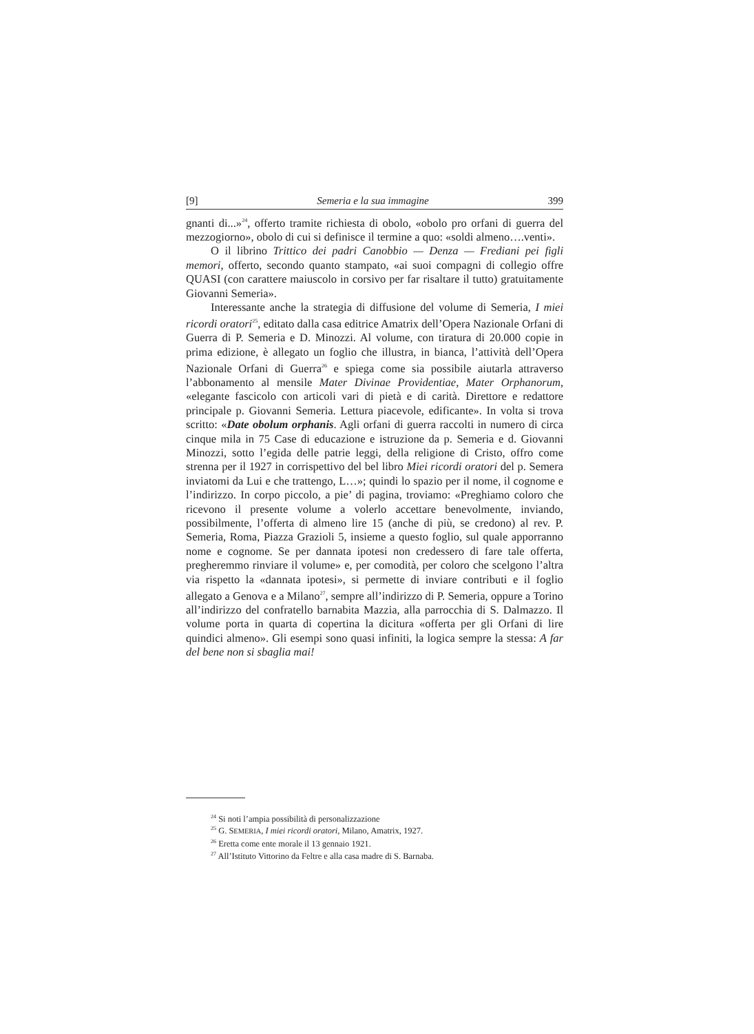[9] Semeria e la sua immagine 399
gnanti di...»<sup>24</sup>, offerto tramite richiesta di obolo, «obolo pro orfani di guerra del mezzogiorno», obolo di cui si definisce il termine a quo: «soldi almeno….venti».
O il librino Trittico dei padri Canobbio — Denza — Frediani pei figli memori, offerto, secondo quanto stampato, «ai suoi compagni di collegio offre QUASI (con carattere maiuscolo in corsivo per far risaltare il tutto) gratuitamente Giovanni Semeria».
Interessante anche la strategia di diffusione del volume di Semeria, I miei ricordi oratori<sup>25</sup>, editato dalla casa editrice Amatrix dell’Opera Nazionale Orfani di Guerra di P. Semeria e D. Minozzi. Al volume, con tiratura di 20.000 copie in prima edizione, è allegato un foglio che illustra, in bianca, l’attività dell’Opera Nazionale Orfani di Guerra<sup>26</sup> e spiega come sia possibile aiutarla attraverso l’abbonamento al mensile Mater Divinae Providentiae, Mater Orphanorum, «elegante fascicolo con articoli vari di pietà e di carità. Direttore e redattore principale p. Giovanni Semeria. Lettura piacevole, edificante». In volta si trova scritto: «Date obolum orphanis. Agli orfani di guerra raccolti in numero di circa cinque mila in 75 Case di educazione e istruzione da p. Semeria e d. Giovanni Minozzi, sotto l’egida delle patrie leggi, della religione di Cristo, offro come strenna per il 1927 in corrispettivo del bel libro Miei ricordi oratori del p. Semera inviatomi da Lui e che trattengo, L…»; quindi lo spazio per il nome, il cognome e l’indirizzo. In corpo piccolo, a pie’ di pagina, troviamo: «Preghiamo coloro che ricevono il presente volume a volerlo accettare benevolmente, inviando, possibilmente, l’offerta di almeno lire 15 (anche di più, se credono) al rev. P. Semeria, Roma, Piazza Grazioli 5, insieme a questo foglio, sul quale apporranno nome e cognome. Se per dannata ipotesi non credessero di fare tale offerta, pregheremmo rinviare il volume» e, per comodità, per coloro che scelgono l’altra via rispetto la «dannata ipotesi», si permette di inviare contributi e il foglio allegato a Genova e a Milano<sup>27</sup>, sempre all’indirizzo di P. Semeria, oppure a Torino all’indirizzo del confratello barnabita Mazzia, alla parrocchia di S. Dalmazzo. Il volume porta in quarta di copertina la dicitura «offerta per gli Orfani di lire quindici almeno». Gli esempi sono quasi infiniti, la logica sempre la stessa: A far del bene non si sbaglia mai!
<sup>24</sup> Si noti l’ampia possibilità di personalizzazione
<sup>25</sup> G. SEMERIA, I miei ricordi oratori, Milano, Amatrix, 1927.
<sup>26</sup> Eretta come ente morale il 13 gennaio 1921.
<sup>27</sup> All’Istituto Vittorino da Feltre e alla casa madre di S. Barnaba.